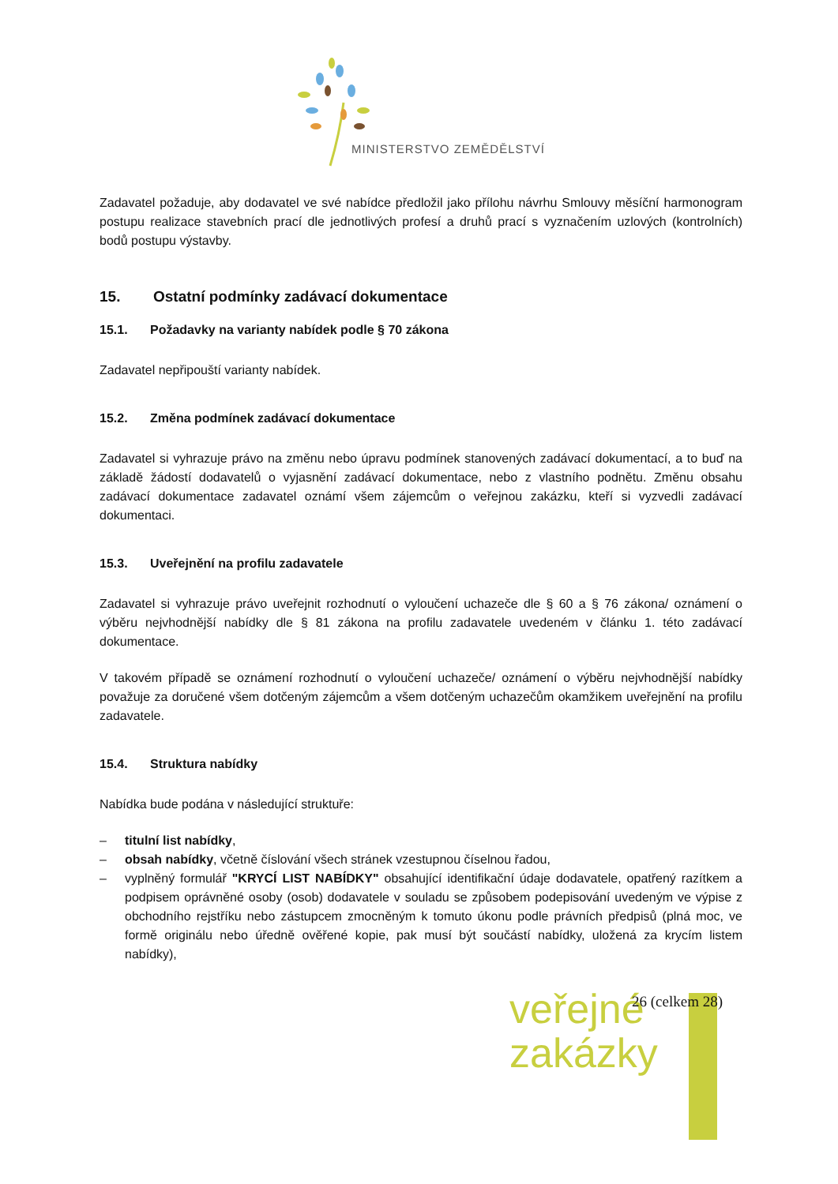MINISTERSTVO ZEMĚDĚLSTVÍ
Zadavatel požaduje, aby dodavatel ve své nabídce předložil jako přílohu návrhu Smlouvy měsíční harmonogram postupu realizace stavebních prací dle jednotlivých profesí a druhů prací s vyznačením uzlových (kontrolních) bodů postupu výstavby.
15. Ostatní podmínky zadávací dokumentace
15.1. Požadavky na varianty nabídek podle § 70 zákona
Zadavatel nepřipouští varianty nabídek.
15.2. Změna podmínek zadávací dokumentace
Zadavatel si vyhrazuje právo na změnu nebo úpravu podmínek stanovených zadávací dokumentací, a to buď na základě žádostí dodavatelů o vyjasnění zadávací dokumentace, nebo z vlastního podnětu. Změnu obsahu zadávací dokumentace zadavatel oznámí všem zájemcům o veřejnou zakázku, kteří si vyzvedli zadávací dokumentaci.
15.3. Uveřejnění na profilu zadavatele
Zadavatel si vyhrazuje právo uveřejnit rozhodnutí o vyloučení uchazeče dle § 60 a § 76 zákona/ oznámení o výběru nejvhodnější nabídky dle § 81 zákona na profilu zadavatele uvedeném v článku 1. této zadávací dokumentace.
V takovém případě se oznámení rozhodnutí o vyloučení uchazeče/ oznámení o výběru nejvhodnější nabídky považuje za doručené všem dotčeným zájemcům a všem dotčeným uchazečům okamžikem uveřejnění na profilu zadavatele.
15.4. Struktura nabídky
Nabídka bude podána v následující struktuře:
– titulní list nabídky,
– obsah nabídky, včetně číslování všech stránek vzestupnou číselnou řadou,
– vyplněný formulář "KRYCÍ LIST NABÍDKY" obsahující identifikační údaje dodavatele, opatřený razítkem a podpisem oprávněné osoby (osob) dodavatele v souladu se způsobem podepisování uvedeným ve výpise z obchodního rejstříku nebo zástupcem zmocněným k tomuto úkonu podle právních předpisů (plná moc, ve formě originálu nebo úředně ověřené kopie, pak musí být součástí nabídky, uložená za krycím listem nabídky),
veřejné
zakázky
26 (celkem 28)